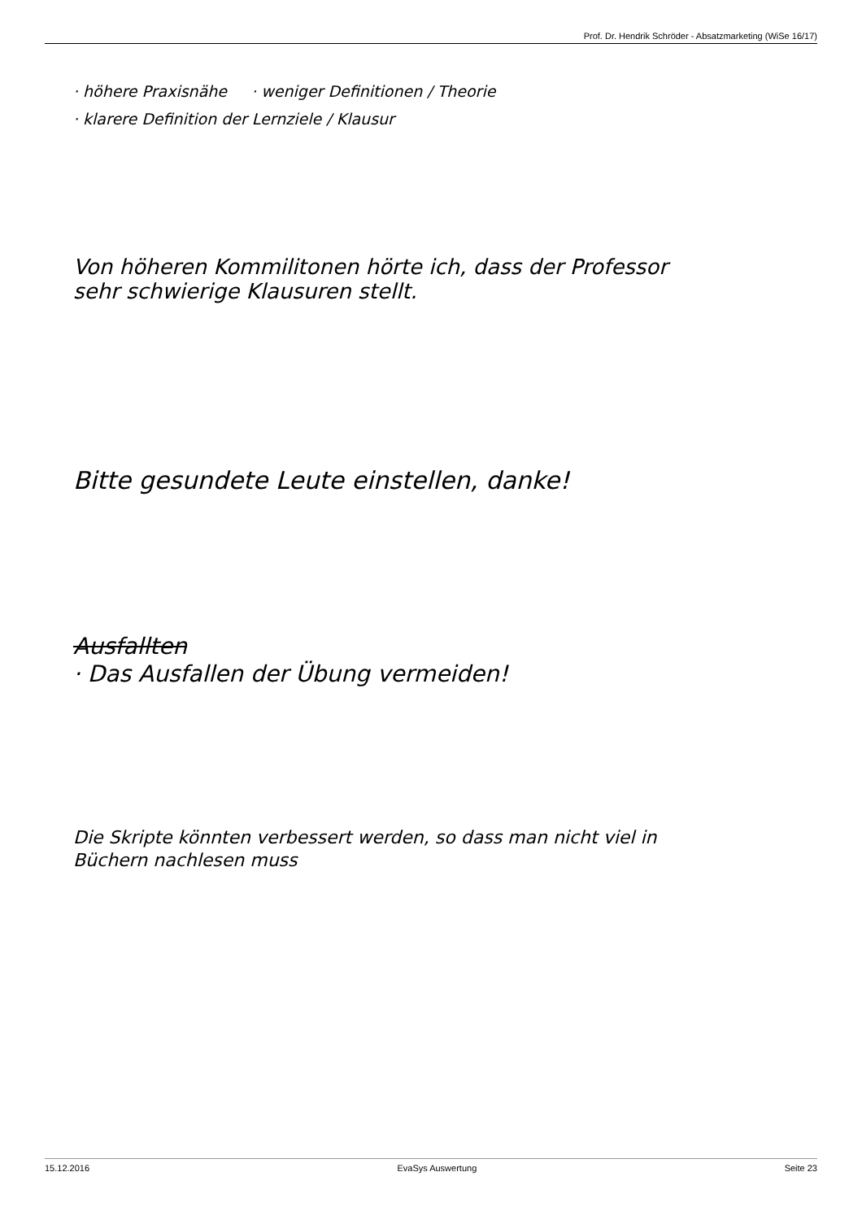Prof. Dr. Hendrik Schröder - Absatzmarketing (WiSe 16/17)
· höhere Praxisnähe · weniger Definitionen / Theorie
· klarere Definition der Lernziele / Klausur
Von höheren Kommilitonen hörte ich, dass der Professor
sehr schwierige Klausuren stellt.
Bitte gesundete Leute einstellen, danke!
Ausfallten
· Das Ausfallen der Übung vermeiden!
Die Skripte könnten verbessert werden, so dass man nicht viel in
Büchern nachlesen muss
15.12.2016 EvaSys Auswertung Seite 23